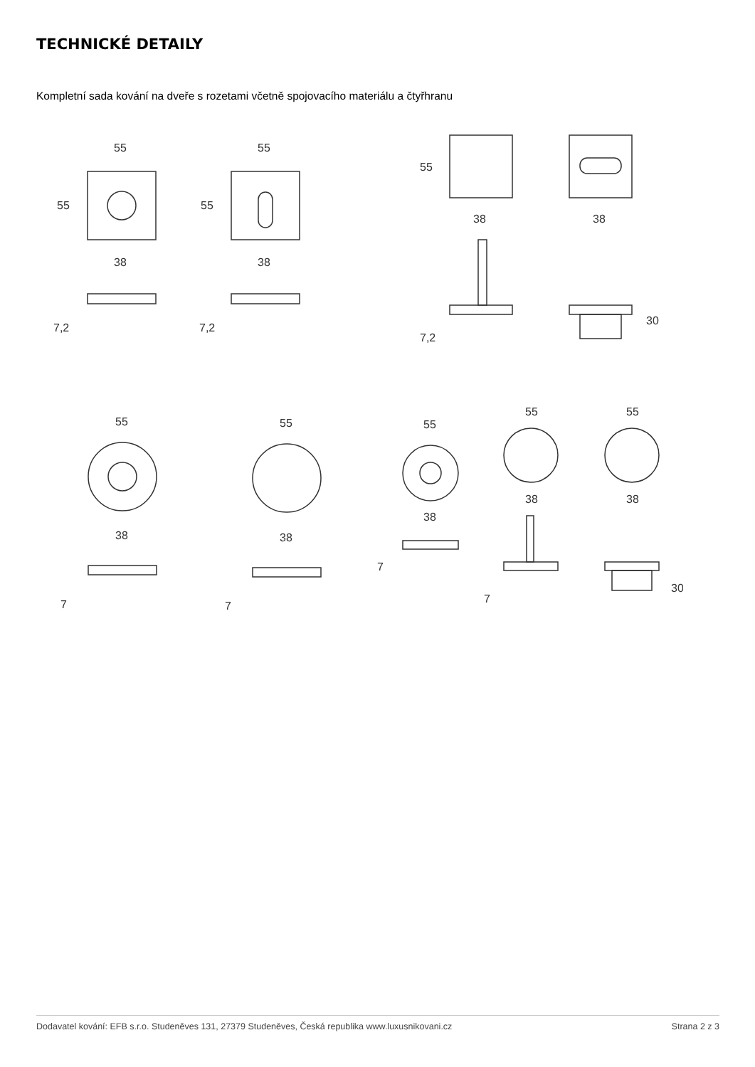TECHNICKÉ DETAILY
Kompletní sada kování na dveře s rozetami včetně spojovacího materiálu a čtyřhranu
55
55
38
7,2
55
55
38
7,2
55
38
38
7,2
30
55
38
7
55
38
7
55
38
7
55
38
7
55
38
30
Dodavatel kování: EFB s.r.o. Studeněves 131, 27379 Studeněves, Česká republika www.luxusnikovani.cz Strana 2 z 3